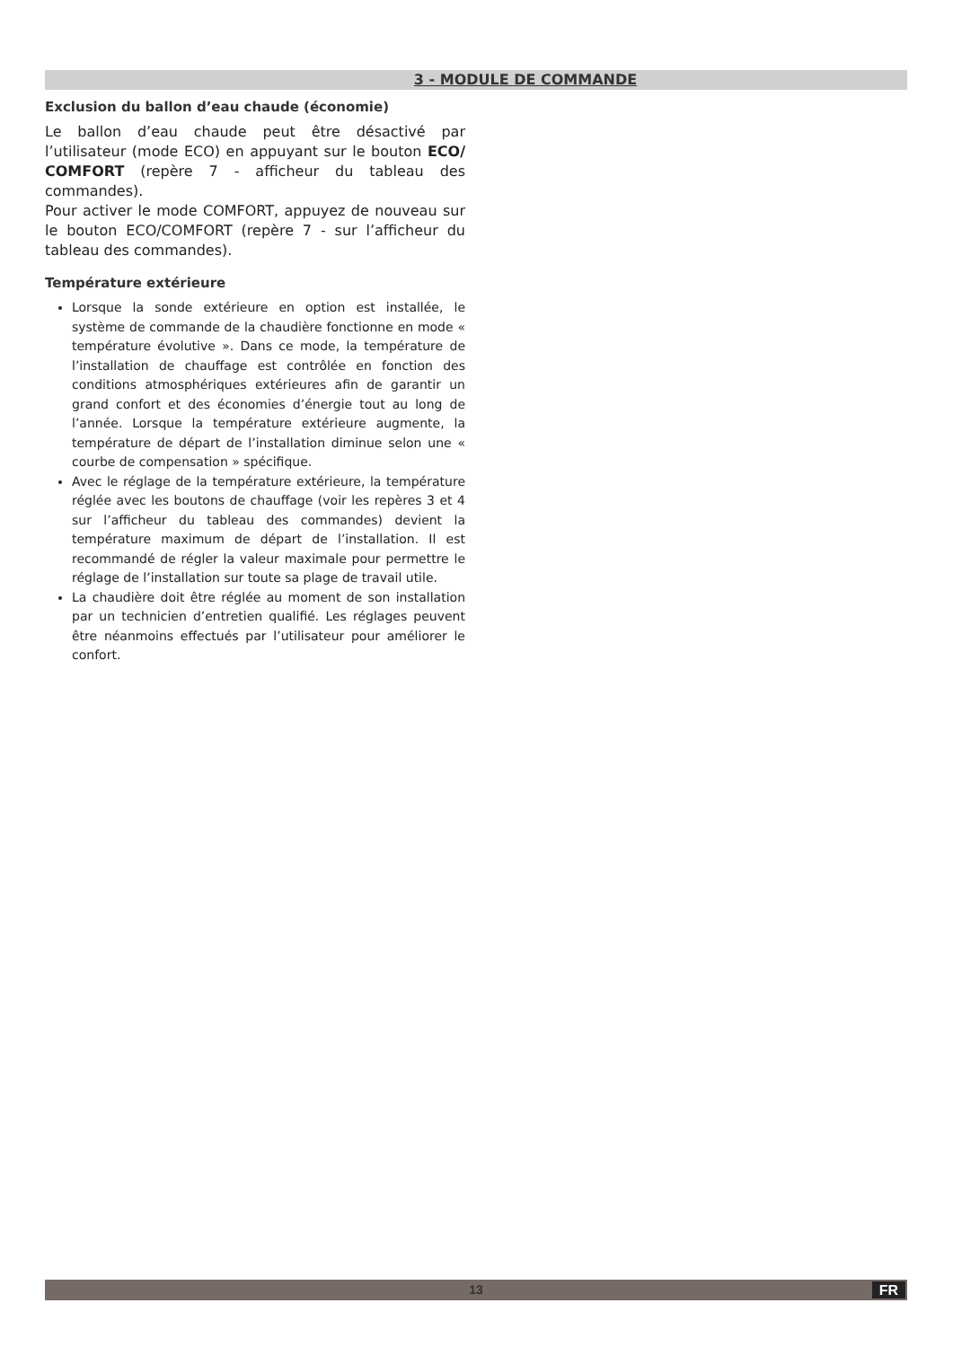3 - MODULE DE COMMANDE
Exclusion du ballon d’eau chaude (économie)
Le ballon d’eau chaude peut être désactivé par l’utilisateur (mode ECO) en appuyant sur le bouton ECO/ COMFORT (repère 7 - afficheur du tableau des commandes).
Pour activer le mode COMFORT, appuyez de nouveau sur le bouton ECO/COMFORT (repère 7 - sur l’afficheur du tableau des commandes).
Température extérieure
Lorsque la sonde extérieure en option est installée, le système de commande de la chaudière fonctionne en mode « température évolutive ». Dans ce mode, la température de l’installation de chauffage est contrôlée en fonction des conditions atmosphériques extérieures afin de garantir un grand confort et des économies d’énergie tout au long de l’année. Lorsque la température extérieure augmente, la température de départ de l’installation diminue selon une « courbe de compensation » spécifique.
Avec le réglage de la température extérieure, la température réglée avec les boutons de chauffage (voir les repères 3 et 4 sur l’afficheur du tableau des commandes) devient la température maximum de départ de l’installation. Il est recommandé de régler la valeur maximale pour permettre le réglage de l’installation sur toute sa plage de travail utile.
La chaudière doit être réglée au moment de son installation par un technicien d’entretien qualifié. Les réglages peuvent être néanmoins effectués par l’utilisateur pour améliorer le confort.
13 FR